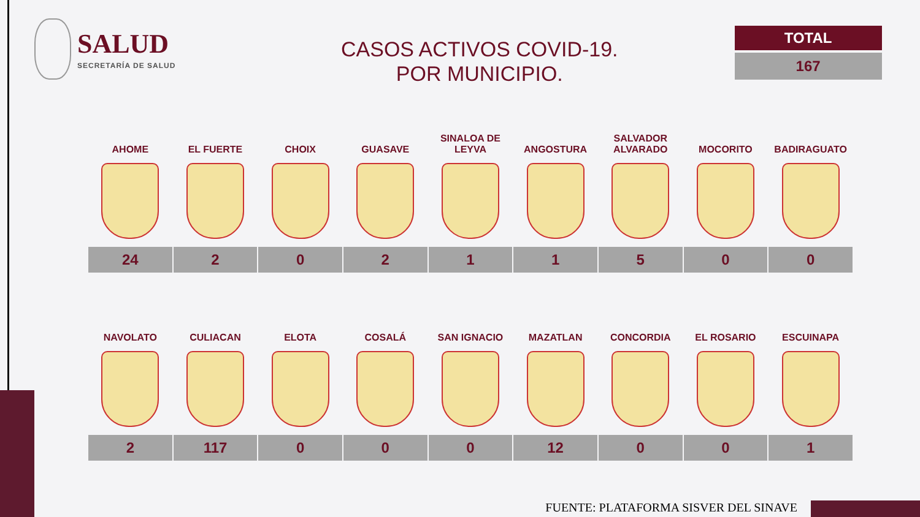SALUD
SECRETARÍA DE SALUD
CASOS ACTIVOS COVID-19.
POR MUNICIPIO.
TOTAL
167
| AHOME | EL FUERTE | CHOIX | GUASAVE | SINALOA DE LEYVA | ANGOSTURA | SALVADOR ALVARADO | MOCORITO | BADIRAGUATO |
| --- | --- | --- | --- | --- | --- | --- | --- | --- |
| 24 | 2 | 0 | 2 | 1 | 1 | 5 | 0 | 0 |
| NAVOLATO | CULIACAN | ELOTA | COSALÁ | SAN IGNACIO | MAZATLAN | CONCORDIA | EL ROSARIO | ESCUINAPA |
| --- | --- | --- | --- | --- | --- | --- | --- | --- |
| 2 | 117 | 0 | 0 | 0 | 12 | 0 | 0 | 1 |
FUENTE: PLATAFORMA SISVER DEL SINAVE